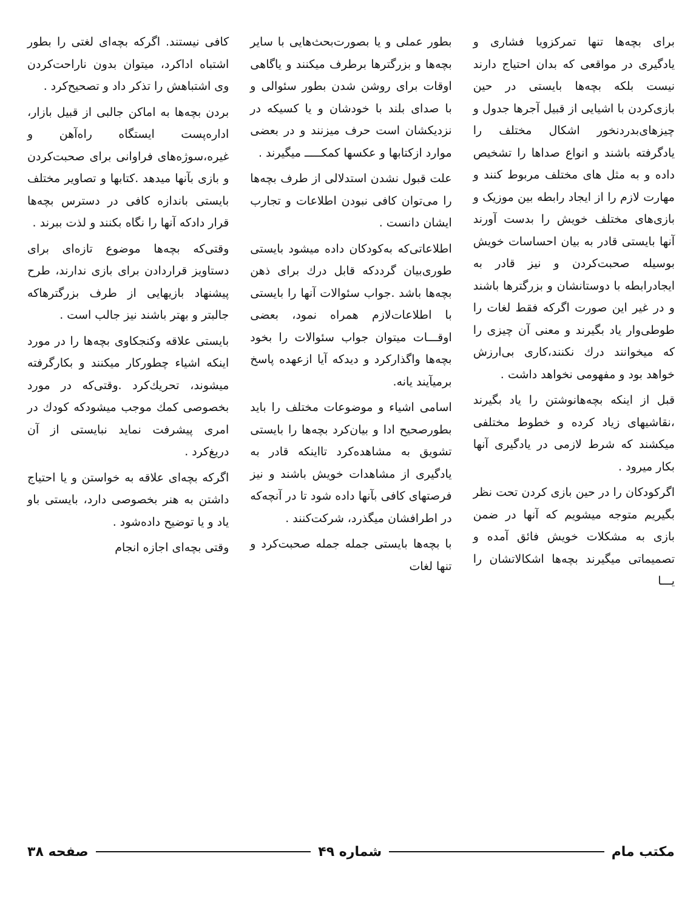برای بچه‌ها تنها تمرکزو‌یا فشاری و یادگیری در مواقعی که بدان احتیاج دارند نیست بلکه بچه‌ها بایستی در حین بازی‌کردن با اشیایی از قبیل آجرها جدول و چیزهای‌بدردنخور اشکال مختلف را یادگرفته باشند و انواع صداها را تشخیص داده و به مثل های مختلف مربوط کنند و مهارت لازم را از ایجاد رابطه بین موزیک و بازی‌های مختلف خویش را بدست آورند آنها بایستی قادر به بیان احساسات خویش بوسیله صحبت‌کردن و نیز قادر به ایجادرابطه با دوستانشان و بزرگترها باشند و در غیر این صورت اگرکه فقط لغات را طوطی‌وار یاد بگیرند و معنی آن چیزی را که میخوانند درك نکنند،کاری بی‌ارزش خواهد بود و مفهومی نخواهد داشت .
قبل از اینکه بچه‌هانوشتن را یاد بگیرند ،نقاشیهای زیاد کرده و خطوط مختلفی میکشند که شرط لازمی در یادگیری آنها بکار میرود .
اگرکودکان را در حین بازی کردن تحت نظر بگیریم متوجه میشویم که آنها در ضمن بازی به مشکلات خویش فائق آمده و تصمیماتی میگیرند بچه‌ها اشکالاتشان را یـــا
بطور عملی و یا بصورت‌بحث‌هایی با سایر بچه‌ها و بزرگترها برطرف میکنند و یاگاهی اوقات برای روشن شدن بطور سئوالی و با صدای بلند با خودشان و یا کسیکه در نزدیکشان است حرف میزنند و در بعضی موارد ازکتابها و عکسها کمکـــــ میگیرند .
علت قبول نشدن استدلالی از طرف بچه‌ها را می‌توان کافی نبودن اطلاعات و تجارب ایشان دانست .
اطلاعاتی‌که به‌کودکان داده میشود بایستی طوری‌بیان گرددکه قابل درك برای ذهن بچه‌ها باشد .جواب سئوالات آنها را بایستی با اطلاعات‌لازم همراه نمود، بعضی اوقـــات میتوان جواب سئوالات را بخود بچه‌ها واگذارکرد و دیدکه آیا ازعهده پاسخ برمیآیند یانه.
اسامی اشیاء و موضوعات مختلف را باید بطورصحیح ادا و بیان‌کرد بچه‌ها را بایستی تشویق به مشاهده‌کرد تااینکه قادر به یادگیری از مشاهدات خویش باشند و نیز فرصتهای کافی بآنها داده شود تا در آنچه‌که در اطرافشان میگذرد، شرکت‌کنند .
با بچه‌ها بایستی جمله جمله صحبت‌کرد و تنها لغات
کافی نیستند. اگرکه بچه‌ای لغتی را بطور اشتباه اداکرد، میتوان بدون ناراحت‌کردن وی اشتباهش را تذکر داد و تصحیح‌کرد .
بردن بچه‌ها به اماکن جالبی از قبیل بازار، اداره‌پست ایستگاه راه‌آهن و غیره،سوژه‌های فراوانی برای صحبت‌کردن و بازی بآنها میدهد .کتابها و تصاویر مختلف بایستی باندازه کافی در دسترس بچه‌ها قرار دادکه آنها را نگاه بکنند و لذت ببرند .
وقتی‌که بچه‌ها موضوع تازه‌ای برای دستاویز قراردادن برای بازی ندارند، طرح پیشنهاد بازیهایی از طرف بزرگترهاکه جالبتر و بهتر باشند نیز جالب است .
بایستی علاقه وکنجکاوی بچه‌ها را در مورد اینکه اشیاء چطورکار میکنند و بکارگرفته میشوند، تحریك‌کرد .وقتی‌که در مورد بخصوصی کمك موجب میشودکه کودك در امری پیشرفت نماید نبایستی از آن دریغ‌کرد .
اگرکه بچه‌ای علاقه به خواستن و یا احتیاج داشتن به هنر بخصوصی دارد، بایستی باو یاد و یا توضیح داده‌شود .
وقتی بچه‌ای اجازه انجام
مکتب مام شماره ۴۹ صفحه ۳۸